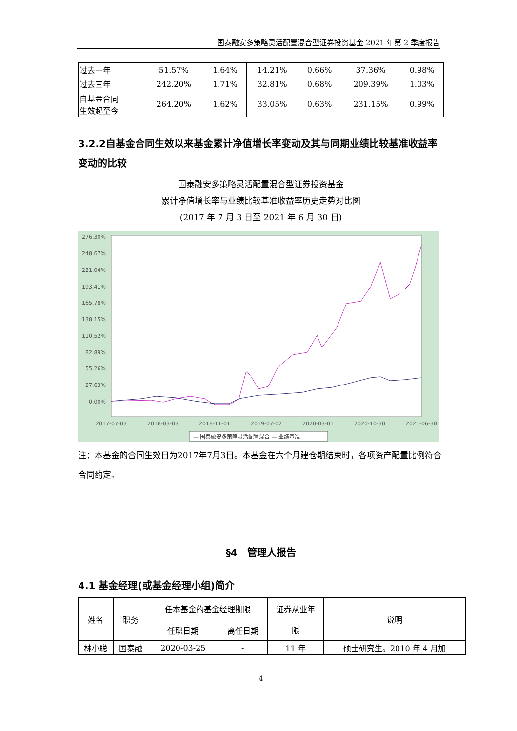国泰融安多策略灵活配置混合型证券投资基金 2021 年第 2 季度报告
| 过去一年 | 51.57% | 1.64% | 14.21% | 0.66% | 37.36% | 0.98% |
| 过去三年 | 242.20% | 1.71% | 32.81% | 0.68% | 209.39% | 1.03% |
| 自基金合同 生效起至今 | 264.20% | 1.62% | 33.05% | 0.63% | 231.15% | 0.99% |
3.2.2自基金合同生效以来基金累计净值增长率变动及其与同期业绩比较基准收益率变动的比较
国泰融安多策略灵活配置混合型证券投资基金
累计净值增长率与业绩比较基准收益率历史走势对比图
(2017 年 7 月 3 日至 2021 年 6 月 30 日)
276.30%
248.67%
221.04%
193.41%
165.78%
138.15%
110.52%
82.89%
55.26%
27.63%
0.00%
2017-07-03
2018-03-03
2018-11-01
2019-07-02
2020-03-01
2020-10-30
2021-06-30
— 国泰融安多策略灵活配置混合 — 业绩基准
注：本基金的合同生效日为2017年7月3日。本基金在六个月建仓期结束时，各项资产配置比例符合合同约定。
§4　管理人报告
4.1 基金经理(或基金经理小组)简介
| 姓名 | 职务 | 任本基金的基金经理期限 | | 证券从业年 限 | 说明 |
| --- | --- | --- | --- | --- | --- |
| | | 任职日期 | 离任日期 | | |
| 林小聪 | 国泰融 | 2020-03-25 | - | 11 年 | 硕士研究生。2010 年 4 月加 |
4